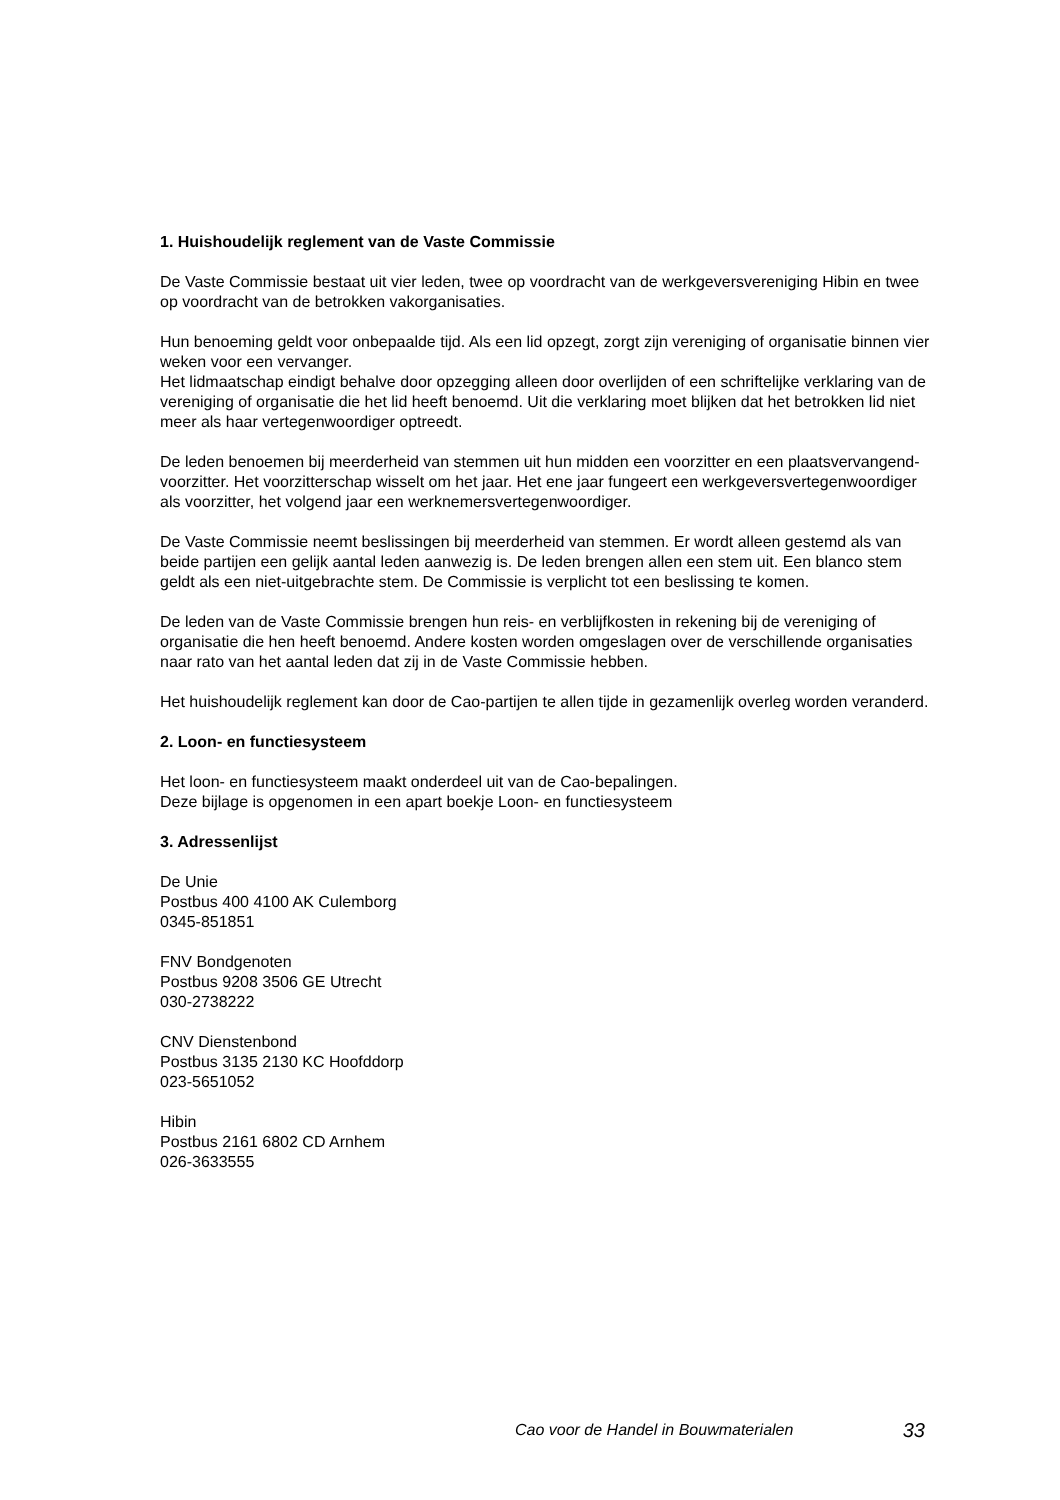1. Huishoudelijk reglement van de Vaste Commissie
De Vaste Commissie bestaat uit vier leden, twee op voordracht van de werkgeversvereniging Hibin en twee op voordracht van de betrokken vakorganisaties.
Hun benoeming geldt voor onbepaalde tijd. Als een lid opzegt, zorgt zijn vereniging of organisatie binnen vier weken voor een vervanger.
Het lidmaatschap eindigt behalve door opzegging alleen door overlijden of een schriftelijke verklaring van de vereniging of organisatie die het lid heeft benoemd. Uit die verklaring moet blijken dat het betrokken lid niet meer als haar vertegenwoordiger optreedt.
De leden benoemen bij meerderheid van stemmen uit hun midden een voorzitter en een plaatsvervangend-voorzitter. Het voorzitterschap wisselt om het jaar. Het ene jaar fungeert een werkgeversvertegenwoordiger als voorzitter, het volgend jaar een werknemersvertegenwoordiger.
De Vaste Commissie neemt beslissingen bij meerderheid van stemmen. Er wordt alleen gestemd als van beide partijen een gelijk aantal leden aanwezig is. De leden brengen allen een stem uit. Een blanco stem geldt als een niet-uitgebrachte stem. De Commissie is verplicht tot een beslissing te komen.
De leden van de Vaste Commissie brengen hun reis- en verblijfkosten in rekening bij de vereniging of organisatie die hen heeft benoemd. Andere kosten worden omgeslagen over de verschillende organisaties naar rato van het aantal leden dat zij in de Vaste Commissie hebben.
Het huishoudelijk reglement kan door de Cao-partijen te allen tijde in gezamenlijk overleg worden veranderd.
2. Loon- en functiesysteem
Het loon- en functiesysteem maakt onderdeel uit van de Cao-bepalingen.
Deze bijlage is opgenomen in een apart boekje Loon- en functiesysteem
3. Adressenlijst
De Unie
Postbus 400 4100 AK Culemborg
0345-851851
FNV Bondgenoten
Postbus 9208 3506 GE Utrecht
030-2738222
CNV Dienstenbond
Postbus 3135 2130 KC Hoofddorp
023-5651052
Hibin
Postbus 2161 6802 CD Arnhem
026-3633555
Cao voor de Handel in Bouwmaterialen 33